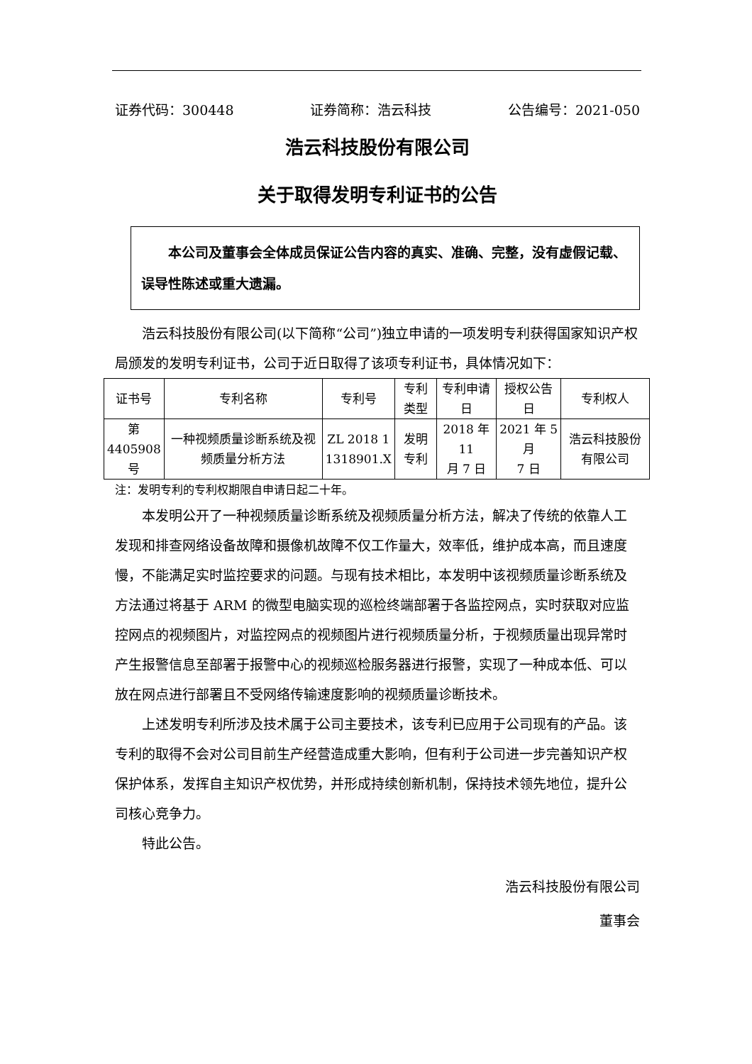证券代码：300448 证券简称：浩云科技 公告编号：2021-050
浩云科技股份有限公司
关于取得发明专利证书的公告
　　本公司及董事会全体成员保证公告内容的真实、准确、完整，没有虚假记载、误导性陈述或重大遗漏。
浩云科技股份有限公司(以下简称“公司”)独立申请的一项发明专利获得国家知识产权局颁发的发明专利证书，公司于近日取得了该项专利证书，具体情况如下：
| 证书号 | 专利名称 | 专利号 | 专利类型 | 专利申请日 | 授权公告日 | 专利权人 |
| --- | --- | --- | --- | --- | --- | --- |
| 第 4405908 号 | 一种视频质量诊断系统及视频质量分析方法 | ZL 2018 1 1318901.X | 发明专利 | 2018 年 11 月 7 日 | 2021 年 5 月 7 日 | 浩云科技股份有限公司 |
注：发明专利的专利权期限自申请日起二十年。
本发明公开了一种视频质量诊断系统及视频质量分析方法，解决了传统的依靠人工发现和排查网络设备故障和摄像机故障不仅工作量大，效率低，维护成本高，而且速度慢，不能满足实时监控要求的问题。与现有技术相比，本发明中该视频质量诊断系统及方法通过将基于 ARM 的微型电脑实现的巡检终端部署于各监控网点，实时获取对应监控网点的视频图片，对监控网点的视频图片进行视频质量分析，于视频质量出现异常时产生报警信息至部署于报警中心的视频巡检服务器进行报警，实现了一种成本低、可以放在网点进行部署且不受网络传输速度影响的视频质量诊断技术。
上述发明专利所涉及技术属于公司主要技术，该专利已应用于公司现有的产品。该专利的取得不会对公司目前生产经营造成重大影响，但有利于公司进一步完善知识产权保护体系，发挥自主知识产权优势，并形成持续创新机制，保持技术领先地位，提升公司核心竞争力。
特此公告。
浩云科技股份有限公司　
董事会